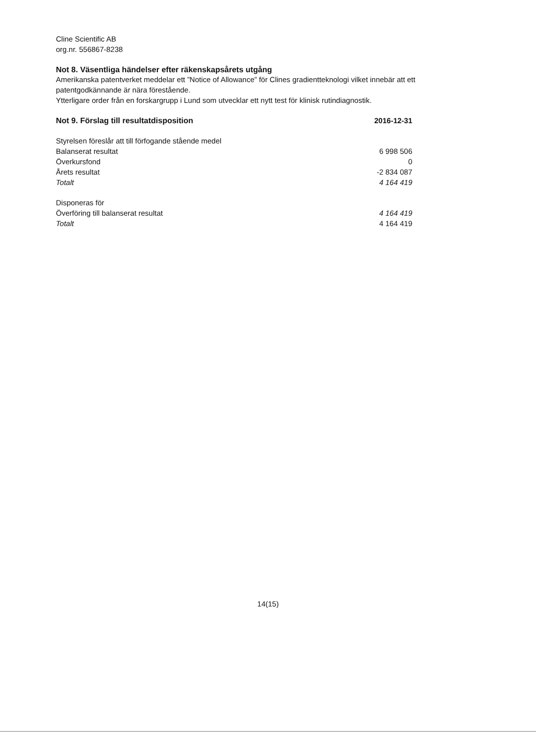Cline Scientific AB
org.nr. 556867-8238
Not 8. Väsentliga händelser efter räkenskapsårets utgång
Amerikanska patentverket meddelar ett ”Notice of Allowance” för Clines gradientteknologi vilket innebär att ett patentgodkännande är nära förestående.
Ytterligare order från en forskargrupp i Lund som utvecklar ett nytt test för klinisk rutindiagnostik.
| Not 9. Förslag till resultatdisposition | 2016-12-31 |
| Styrelsen föreslår att till förfogande stående medel | |
| Balanserat resultat | 6 998 506 |
| Överkursfond | 0 |
| Årets resultat | -2 834 087 |
| Totalt | 4 164 419 |
| Disponeras för | |
| Överföring till balanserat resultat | 4 164 419 |
| Totalt | 4 164 419 |
14(15)